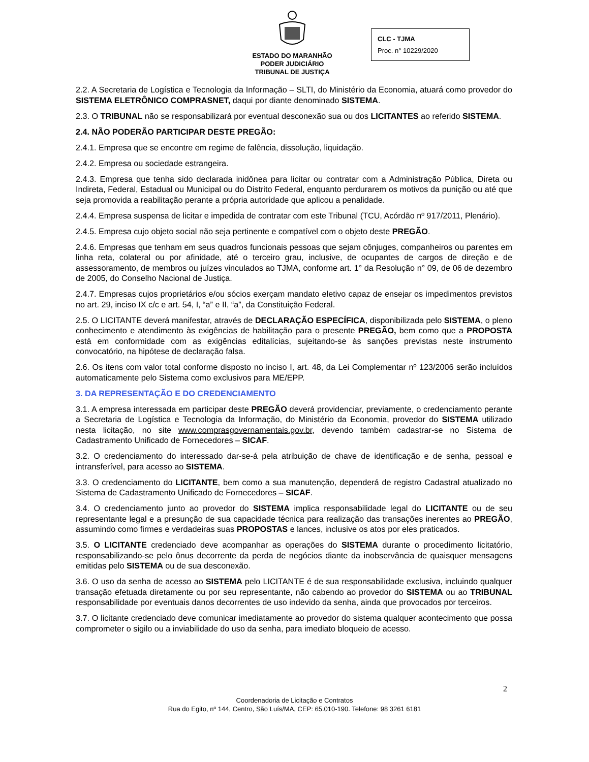ESTADO DO MARANHÃO
PODER JUDICIÁRIO
TRIBUNAL DE JUSTIÇA
CLC - TJMA
Proc. n° 10229/2020
2.2. A Secretaria de Logística e Tecnologia da Informação – SLTI, do Ministério da Economia, atuará como provedor do SISTEMA ELETRÔNICO COMPRASNET, daqui por diante denominado SISTEMA.
2.3. O TRIBUNAL não se responsabilizará por eventual desconexão sua ou dos LICITANTES ao referido SISTEMA.
2.4. NÃO PODERÃO PARTICIPAR DESTE PREGÃO:
2.4.1. Empresa que se encontre em regime de falência, dissolução, liquidação.
2.4.2. Empresa ou sociedade estrangeira.
2.4.3. Empresa que tenha sido declarada inidônea para licitar ou contratar com a Administração Pública, Direta ou Indireta, Federal, Estadual ou Municipal ou do Distrito Federal, enquanto perdurarem os motivos da punição ou até que seja promovida a reabilitação perante a própria autoridade que aplicou a penalidade.
2.4.4. Empresa suspensa de licitar e impedida de contratar com este Tribunal (TCU, Acórdão nº 917/2011, Plenário).
2.4.5. Empresa cujo objeto social não seja pertinente e compatível com o objeto deste PREGÃO.
2.4.6. Empresas que tenham em seus quadros funcionais pessoas que sejam cônjuges, companheiros ou parentes em linha reta, colateral ou por afinidade, até o terceiro grau, inclusive, de ocupantes de cargos de direção e de assessoramento, de membros ou juízes vinculados ao TJMA, conforme art. 1° da Resolução n° 09, de 06 de dezembro de 2005, do Conselho Nacional de Justiça.
2.4.7. Empresas cujos proprietários e/ou sócios exerçam mandato eletivo capaz de ensejar os impedimentos previstos no art. 29, inciso IX c/c e art. 54, I, “a” e II, “a”, da Constituição Federal.
2.5. O LICITANTE deverá manifestar, através de DECLARAÇÃO ESPECÍFICA, disponibilizada pelo SISTEMA, o pleno conhecimento e atendimento às exigências de habilitação para o presente PREGÃO, bem como que a PROPOSTA está em conformidade com as exigências editalícias, sujeitando-se às sanções previstas neste instrumento convocatório, na hipótese de declaração falsa.
2.6. Os itens com valor total conforme disposto no inciso I, art. 48, da Lei Complementar nº 123/2006 serão incluídos automaticamente pelo Sistema como exclusivos para ME/EPP.
3. DA REPRESENTAÇÃO E DO CREDENCIAMENTO
3.1. A empresa interessada em participar deste PREGÃO deverá providenciar, previamente, o credenciamento perante a Secretaria de Logística e Tecnologia da Informação, do Ministério da Economia, provedor do SISTEMA utilizado nesta licitação, no site www.comprasgovernamentais.gov.br, devendo também cadastrar-se no Sistema de Cadastramento Unificado de Fornecedores – SICAF.
3.2. O credenciamento do interessado dar-se-á pela atribuição de chave de identificação e de senha, pessoal e intransferível, para acesso ao SISTEMA.
3.3. O credenciamento do LICITANTE, bem como a sua manutenção, dependerá de registro Cadastral atualizado no Sistema de Cadastramento Unificado de Fornecedores – SICAF.
3.4. O credenciamento junto ao provedor do SISTEMA implica responsabilidade legal do LICITANTE ou de seu representante legal e a presunção de sua capacidade técnica para realização das transações inerentes ao PREGÃO, assumindo como firmes e verdadeiras suas PROPOSTAS e lances, inclusive os atos por eles praticados.
3.5. O LICITANTE credenciado deve acompanhar as operações do SISTEMA durante o procedimento licitatório, responsabilizando-se pelo ônus decorrente da perda de negócios diante da inobservância de quaisquer mensagens emitidas pelo SISTEMA ou de sua desconexão.
3.6. O uso da senha de acesso ao SISTEMA pelo LICITANTE é de sua responsabilidade exclusiva, incluindo qualquer transação efetuada diretamente ou por seu representante, não cabendo ao provedor do SISTEMA ou ao TRIBUNAL responsabilidade por eventuais danos decorrentes de uso indevido da senha, ainda que provocados por terceiros.
3.7. O licitante credenciado deve comunicar imediatamente ao provedor do sistema qualquer acontecimento que possa comprometer o sigilo ou a inviabilidade do uso da senha, para imediato bloqueio de acesso.
2
Coordenadoria de Licitação e Contratos
Rua do Egito, nº 144, Centro, São Luís/MA, CEP: 65.010-190. Telefone: 98 3261 6181